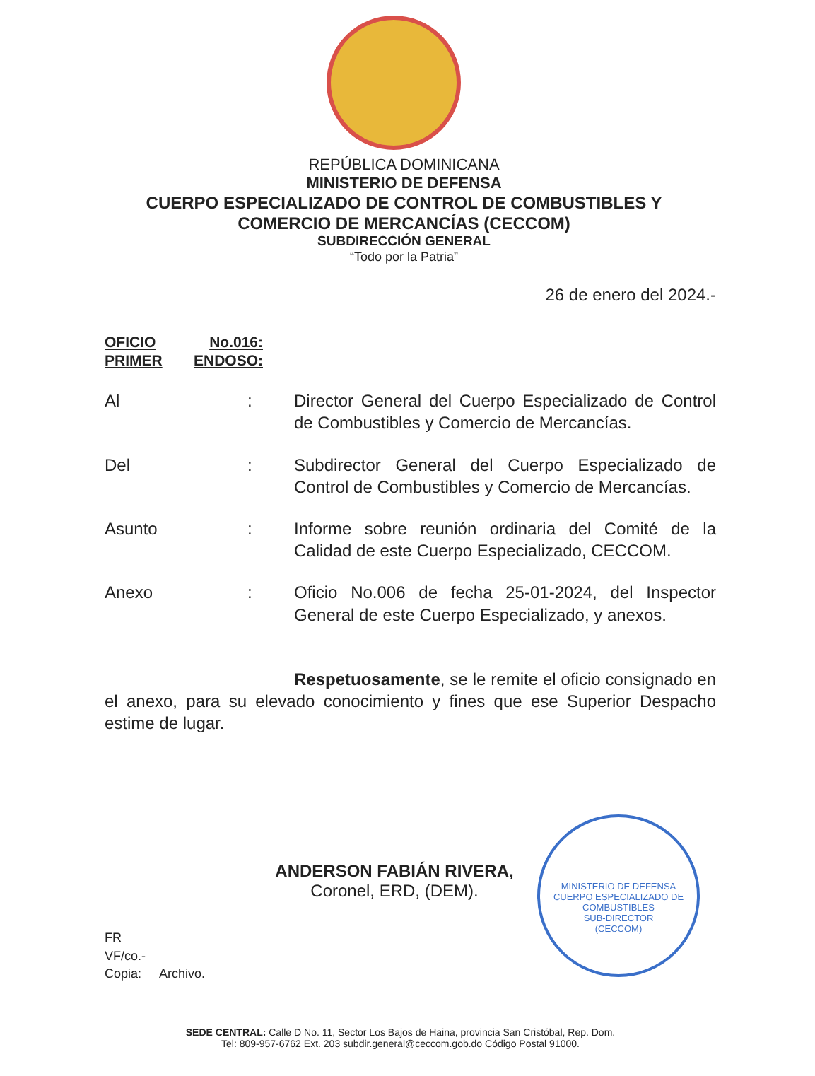REPÚBLICA DOMINICANA
MINISTERIO DE DEFENSA
CUERPO ESPECIALIZADO DE CONTROL DE COMBUSTIBLES Y
COMERCIO DE MERCANCÍAS (CECCOM)
SUBDIRECCIÓN GENERAL
“Todo por la Patria”
26 de enero del 2024.-
OFICIO No.016:
PRIMER ENDOSO:
Al : Director General del Cuerpo Especializado de Control de Combustibles y Comercio de Mercancías.
Del : Subdirector General del Cuerpo Especializado de Control de Combustibles y Comercio de Mercancías.
Asunto : Informe sobre reunión ordinaria del Comité de la Calidad de este Cuerpo Especializado, CECCOM.
Anexo : Oficio No.006 de fecha 25-01-2024, del Inspector General de este Cuerpo Especializado, y anexos.
Respetuosamente, se le remite el oficio consignado en el anexo, para su elevado conocimiento y fines que ese Superior Despacho estime de lugar.
ANDERSON FABIÁN RIVERA,
Coronel, ERD, (DEM).
FR
VF/co.-
Copia: Archivo.
MINISTERIO DE DEFENSA
CUERPO ESPECIALIZADO DE COMBUSTIBLES
SUB-DIRECTOR
(CECCOM)
SEDE CENTRAL: Calle D No. 11, Sector Los Bajos de Haina, provincia San Cristóbal, Rep. Dom.
Tel: 809-957-6762 Ext. 203 subdir.general@ceccom.gob.do Código Postal 91000.